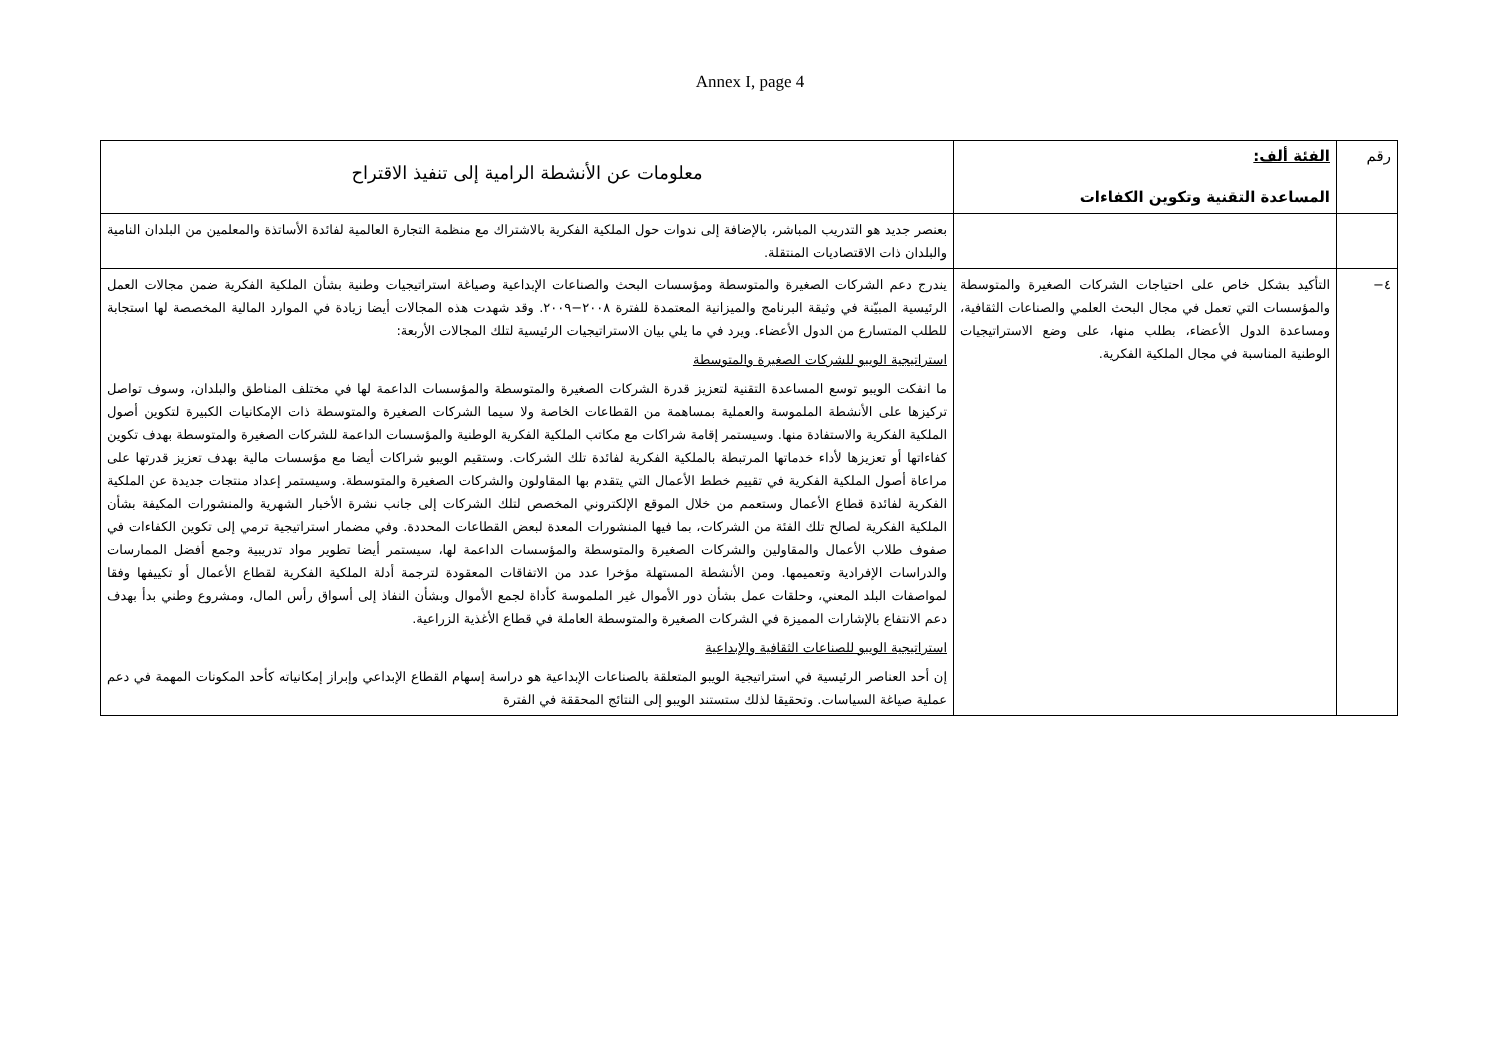Annex I, page 4
| رقم | الفئة ألف: المساعدة التقنية وتكوين الكفاءات | معلومات عن الأنشطة الرامية إلى تنفيذ الاقتراح |
| | | بعنصر جديد هو التدريب المباشر، بالإضافة إلى ندوات حول الملكية الفكرية بالاشتراك مع منظمة التجارة العالمية لفائدة الأساتذة والمعلمين من البلدان النامية والبلدان ذات الاقتصاديات المنتقلة. |
| ٤− | التأكيد بشكل خاص على احتياجات الشركات الصغيرة والمتوسطة والمؤسسات التي تعمل في مجال البحث العلمي والصناعات الثقافية، ومساعدة الدول الأعضاء، بطلب منها، على وضع الاستراتيجيات الوطنية المناسبة في مجال الملكية الفكرية. | يندرج دعم الشركات الصغيرة والمتوسطة ومؤسسات البحث والصناعات الإبداعية وصياغة استراتيجيات وطنية بشأن الملكية الفكرية ضمن مجالات العمل الرئيسية المبيّنة في وثيقة البرنامج والميزانية المعتمدة للفترة ٢٠٠٨−٢٠٠٩. وقد شهدت هذه المجالات أيضا زيادة في الموارد المالية المخصصة لها استجابة للطلب المتسارع من الدول الأعضاء. ويرد في ما يلي بيان الاستراتيجيات الرئيسية لتلك المجالات الأربعة: استراتيجية الويبو للشركات الصغيرة والمتوسطة ما انفكت الويبو توسع المساعدة التقنية لتعزيز قدرة الشركات الصغيرة والمتوسطة والمؤسسات الداعمة لها في مختلف المناطق والبلدان، وسوف تواصل تركيزها على الأنشطة الملموسة والعملية بمساهمة من القطاعات الخاصة ولا سيما الشركات الصغيرة والمتوسطة ذات الإمكانيات الكبيرة لتكوين أصول الملكية الفكرية والاستفادة منها. وسيستمر إقامة شراكات مع مكاتب الملكية الفكرية الوطنية والمؤسسات الداعمة للشركات الصغيرة والمتوسطة بهدف تكوين كفاءاتها أو تعزيزها لأداء خدماتها المرتبطة بالملكية الفكرية لفائدة تلك الشركات. وستقيم الويبو شراكات أيضا مع مؤسسات مالية بهدف تعزيز قدرتها على مراعاة أصول الملكية الفكرية في تقييم خطط الأعمال التي يتقدم بها المقاولون والشركات الصغيرة والمتوسطة. وسيستمر إعداد منتجات جديدة عن الملكية الفكرية لفائدة قطاع الأعمال وستعمم من خلال الموقع الإلكتروني المخصص لتلك الشركات إلى جانب نشرة الأخبار الشهرية والمنشورات المكيفة بشأن الملكية الفكرية لصالح تلك الفئة من الشركات، بما فيها المنشورات المعدة لبعض القطاعات المحددة. وفي مضمار استراتيجية ترمي إلى تكوين الكفاءات في صفوف طلاب الأعمال والمقاولين والشركات الصغيرة والمتوسطة والمؤسسات الداعمة لها، سيستمر أيضا تطوير مواد تدريبية وجمع أفضل الممارسات والدراسات الإفرادية وتعميمها. ومن الأنشطة المستهلة مؤخرا عدد من الاتفاقات المعقودة لترجمة أدلة الملكية الفكرية لقطاع الأعمال أو تكييفها وفقا لمواصفات البلد المعني، وحلقات عمل بشأن دور الأموال غير الملموسة كأداة لجمع الأموال وبشأن النفاذ إلى أسواق رأس المال، ومشروع وطني بدأ بهدف دعم الانتفاع بالإشارات المميزة في الشركات الصغيرة والمتوسطة العاملة في قطاع الأغذية الزراعية. استراتيجية الويبو للصناعات الثقافية والإبداعية إن أحد العناصر الرئيسية في استراتيجية الويبو المتعلقة بالصناعات الإبداعية هو دراسة إسهام القطاع الإبداعي وإبراز إمكانياته كأحد المكونات المهمة في دعم عملية صياغة السياسات. وتحقيقا لذلك ستستند الويبو إلى النتائج المحققة في الفترة |